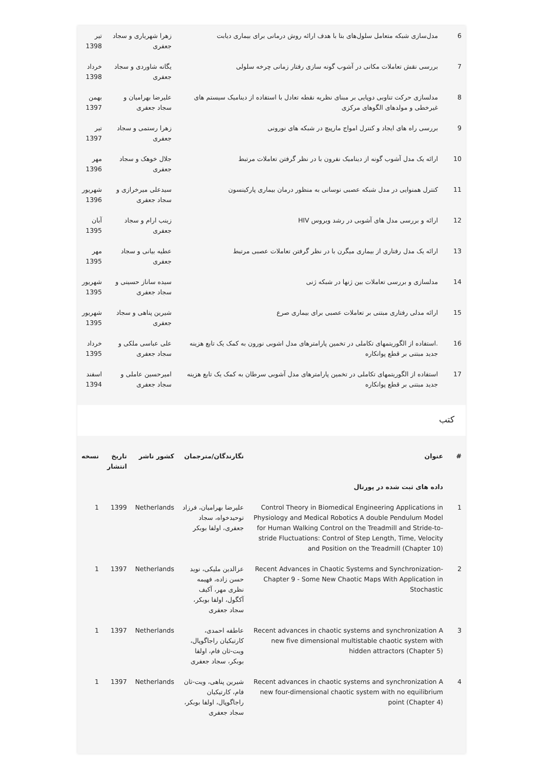| 6 | مدل‌سازی شبکه متعامل سلول‌های بتا با هدف ارائه روش درمانی برای بیماری دیابت | زهرا شهریاری و سجاد جعفری | تیر 1398 |
| 7 | بررسی نقش تعاملات مکانی در آشوب گونه سازی رفتار زمانی چرخه سلولی | یگانه شاوردی و سجاد جعفری | خرداد 1398 |
| 8 | مدلسازی حرکت تناوبی دوپایی بر مبنای نظریه نقطه تعادل با استفاده از دینامیک سیستم های غیرخطی و مولدهای الگوهای مرکزی | علیرضا بهرامیان و سجاد جعفری | بهمن 1397 |
| 9 | بررسی راه های ایجاد و کنترل امواج مارپیچ در شبکه های نورونی | زهرا رستمی و سجاد جعفری | تیر 1397 |
| 10 | ارائه یک مدل آشوب گونه از دینامیک نفرون با در نظر گرفتن تعاملات مرتبط | جلال خوهک و سجاد جعفری | مهر 1396 |
| 11 | کنترل همنوایی در مدل شبکه عصبی نوسانی به منظور درمان بیماری پارکینسون | سیدعلی میرخرازی و سجاد جعفری | شهریور 1396 |
| 12 | ارائه و بررسی مدل های آشوبی در رشد ویروس HIV | زینب ارام و سجاد جعفری | آبان 1395 |
| 13 | ارائه یک مدل رفتاری از بیماری میگرن با در نظر گرفتن تعاملات عصبی مرتبط | عطیه بیانی و سجاد جعفری | مهر 1395 |
| 14 | مدلسازی و بررسی تعاملات بین ژنها در شبکه ژنی | سیده ساناز حسینی و سجاد جعفری | شهریور 1395 |
| 15 | ارائه مدلی رفتاری مبتنی بر تعاملات عصبی برای بیماری صرع | شیرین پناهی و سجاد جعفری | شهریور 1395 |
| 16 | .استفاده از الگوریتمهای تکاملی در تخمین پارامترهای مدل اشوبی نورون به کمک یک تابع هزینه جدید مبتنی بر قطع پوانکاره | علی عباسی ملکی و سجاد جعفری | خرداد 1395 |
| 17 | استفاده از الگوریتمهای تکاملی در تخمین پارامترهای مدل آشوبی سرطان به کمک یک تابع هزینه جدید مبتنی بر قطع پوانکاره | امیرحسین عاملی و سجاد جعفری | اسفند 1394 |
کتب
| # | عنوان | نگارندگان/مترجمان | کشور ناشر | تاریخ انتشار | نسخه |
| --- | --- | --- | --- | --- | --- |
| | داده های ثبت شده در پورتال | | | | |
| 1 | Control Theory in Biomedical Engineering Applications in Physiology and Medical Robotics A double Pendulum Model for Human Walking Control on the Treadmill and Stride-to-stride Fluctuations: Control of Step Length, Time, Velocity and Position on the Treadmill (Chapter 10) | علیرضا بهرامیان، فرزاد توحیدخواه، سجاد جعفری، اولفا بوبکر | Netherlands | 1399 | 1 |
| 2 | Recent Advances in Chaotic Systems and Synchronization-Chapter 9 - Some New Chaotic Maps With Application in Stochastic | عزالدین ملیکی، نوید حسن زاده، فهیمه نظری مهر، آکیف آکگول، اولفا بوبکر، سجاد جعفری | Netherlands | 1397 | 1 |
| 3 | Recent advances in chaotic systems and synchronization A new five dimensional multistable chaotic system with hidden attractors (Chapter 5) | عاطفه احمدی، کارتیکیان راجاگوپال، ویت-ثان فام، اولفا بوبکر، سجاد جعفری | Netherlands | 1397 | 1 |
| 4 | Recent advances in chaotic systems and synchronization A new four-dimensional chaotic system with no equilibrium point (Chapter 4) | شیرین پناهی، ویت-ثان فام، کارتیکیان راجاگوپال، اولفا بوبکر، سجاد جعفری | Netherlands | 1397 | 1 |